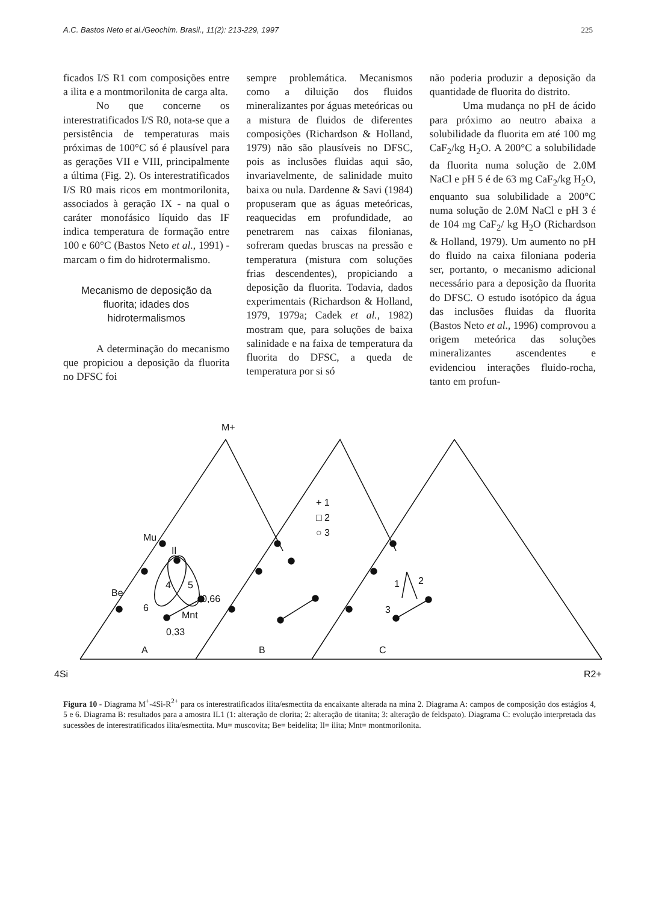A.C. Bastos Neto et al./Geochim. Brasil., 11(2): 213-229, 1997 225
ficados I/S R1 com composições entre a ilita e a montmorilonita de carga alta.
No que concerne os interestratificados I/S R0, nota-se que a persistência de temperaturas mais próximas de 100°C só é plausível para as gerações VII e VIII, principalmente a última (Fig. 2). Os interestratificados I/S R0 mais ricos em montmorilonita, associados à geração IX - na qual o caráter monofásico líquido das IF indica temperatura de formação entre 100 e 60°C (Bastos Neto et al., 1991) - marcam o fim do hidrotermalismo.
Mecanismo de deposição da fluorita; idades dos hidrotermalismos
A determinação do mecanismo que propiciou a deposição da fluorita no DFSC foi
sempre problemática. Mecanismos como a diluição dos fluidos mineralizantes por águas meteóricas ou a mistura de fluidos de diferentes composições (Richardson & Holland, 1979) não são plausíveis no DFSC, pois as inclusões fluidas aqui são, invariavelmente, de salinidade muito baixa ou nula. Dardenne & Savi (1984) propuseram que as águas meteóricas, reaquecidas em profundidade, ao penetrarem nas caixas filonianas, sofreram quedas bruscas na pressão e temperatura (mistura com soluções frias descendentes), propiciando a deposição da fluorita. Todavia, dados experimentais (Richardson & Holland, 1979, 1979a; Cadek et al., 1982) mostram que, para soluções de baixa salinidade e na faixa de temperatura da fluorita do DFSC, a queda de temperatura por si só
não poderia produzir a deposição da quantidade de fluorita do distrito.
Uma mudança no pH de ácido para próximo ao neutro abaixa a solubilidade da fluorita em até 100 mg CaF<sub>2</sub>/kg H<sub>2</sub>O. A 200°C a solubilidade da fluorita numa solução de 2.0M NaCl e pH 5 é de 63 mg CaF<sub>2</sub>/kg H<sub>2</sub>O, enquanto sua solubilidade a 200°C numa solução de 2.0M NaCl e pH 3 é de 104 mg CaF<sub>2</sub>/ kg H<sub>2</sub>O (Richardson & Holland, 1979). Um aumento no pH do fluido na caixa filoniana poderia ser, portanto, o mecanismo adicional necessário para a deposição da fluorita do DFSC. O estudo isotópico da água das inclusões fluidas da fluorita (Bastos Neto et al., 1996) comprovou a origem meteórica das soluções mineralizantes ascendentes e evidenciou interações fluido-rocha, tanto em profun-
M+
Mu
Il
Be
4
5
6
Mnt
0,66
0,33
A
B
C
4Si
R2+
+ 1
□ 2
○ 3
1
2
3
Figura 10 - Diagrama M<sup>+</sup>-4Si-R<sup>2+</sup> para os interestratificados ilita/esmectita da encaixante alterada na mina 2. Diagrama A: campos de composição dos estágios 4, 5 e 6. Diagrama B: resultados para a amostra IL1 (1: alteração de clorita; 2: alteração de titanita; 3: alteração de feldspato). Diagrama C: evolução interpretada das sucessões de interestratificados ilita/esmectita. Mu= muscovita; Be= beidelita; Il= ilita; Mnt= montmorilonita.